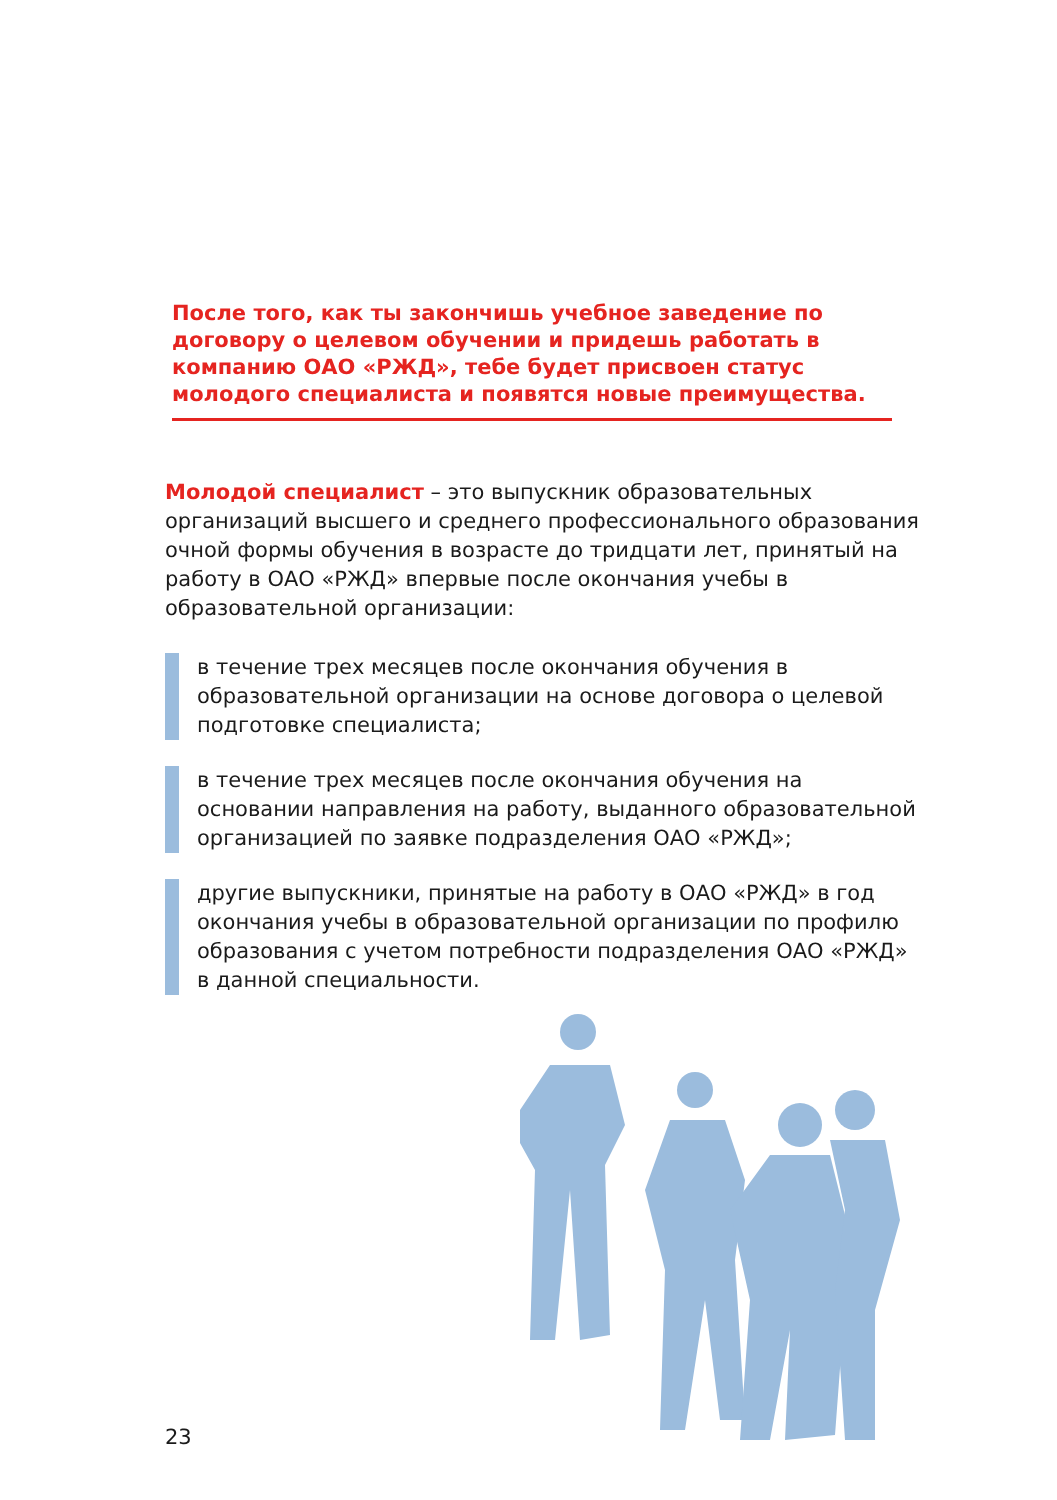После того, как ты закончишь учебное заведение по договору о целевом обучении и придешь работать в компанию ОАО «РЖД», тебе будет присвоен статус молодого специалиста и появятся новые преимущества.
Молодой специалист – это выпускник образовательных организаций высшего и среднего профессионального образования очной формы обучения в возрасте до тридцати лет, принятый на работу в ОАО «РЖД» впервые после окончания учебы в образовательной организации:
в течение трех месяцев после окончания обучения в образовательной организации на основе договора о целевой подготовке специалиста;
в течение трех месяцев после окончания обучения на основании направления на работу, выданного образовательной организацией по заявке подразделения ОАО «РЖД»;
другие выпускники, принятые на работу в ОАО «РЖД» в год окончания учебы в образовательной организации по профилю образования с учетом потребности подразделения ОАО «РЖД» в данной специальности.
23